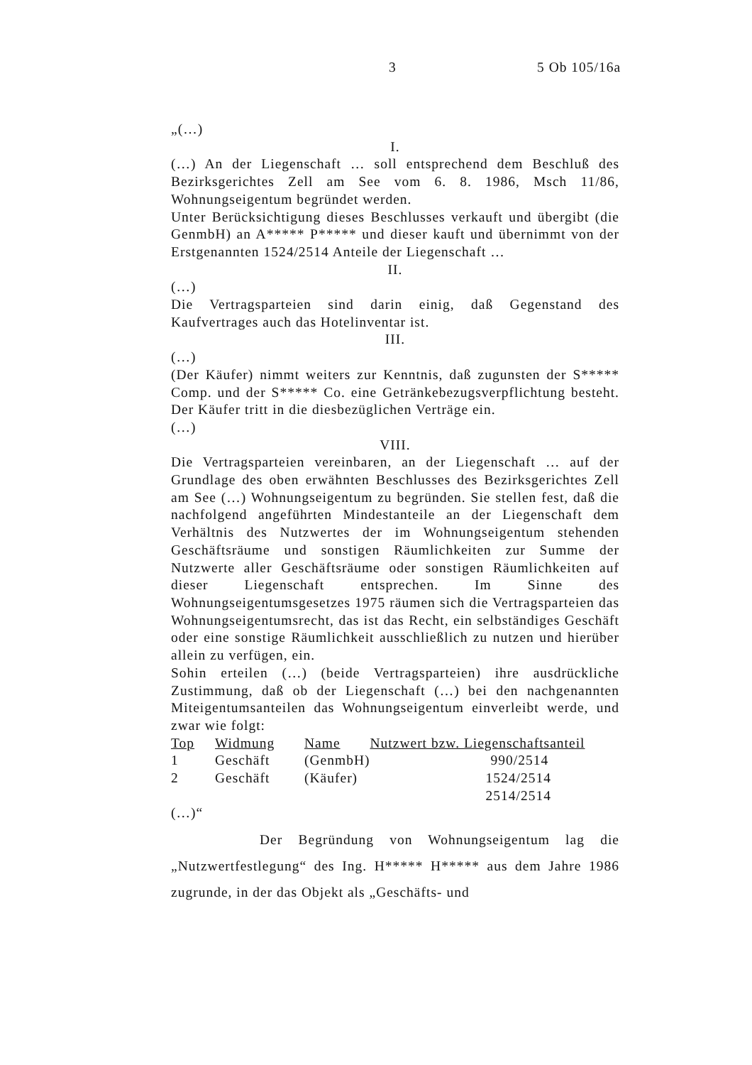3 5 Ob 105/16a
„(…)
I.
(…) An der Liegenschaft … soll entsprechend dem Beschluß des Bezirksgerichtes Zell am See vom 6. 8. 1986, Msch 11/86, Wohnungseigentum begründet werden.
Unter Berücksichtigung dieses Beschlusses verkauft und übergibt (die GenmbH) an A***** P***** und dieser kauft und übernimmt von der Erstgenannten 1524/2514 Anteile der Liegenschaft …
II.
(…)
Die Vertragsparteien sind darin einig, daß Gegenstand des Kaufvertrages auch das Hotelinventar ist.
III.
(…)
(Der Käufer) nimmt weiters zur Kenntnis, daß zugunsten der S***** Comp. und der S***** Co. eine Getränkebezugsverpflichtung besteht. Der Käufer tritt in die diesbezüglichen Verträge ein.
(…)
VIII.
Die Vertragsparteien vereinbaren, an der Liegenschaft … auf der Grundlage des oben erwähnten Beschlusses des Bezirksgerichtes Zell am See (…) Wohnungseigentum zu begründen. Sie stellen fest, daß die nachfolgend angeführten Mindestanteile an der Liegenschaft dem Verhältnis des Nutzwertes der im Wohnungseigentum stehenden Geschäftsräume und sonstigen Räumlichkeiten zur Summe der Nutzwerte aller Geschäftsräume oder sonstigen Räumlichkeiten auf dieser Liegenschaft entsprechen. Im Sinne des Wohnungseigentumsgesetzes 1975 räumen sich die Vertragsparteien das Wohnungseigentumsrecht, das ist das Recht, ein selbständiges Geschäft oder eine sonstige Räumlichkeit ausschließlich zu nutzen und hierüber allein zu verfügen, ein.
Sohin erteilen (…) (beide Vertragsparteien) ihre ausdrückliche Zustimmung, daß ob der Liegenschaft (…) bei den nachgenannten Miteigentumsanteilen das Wohnungseigentum einverleibt werde, und zwar wie folgt:
| Top | Widmung | Name | Nutzwert bzw. Liegenschaftsanteil |
| --- | --- | --- | --- |
| 1 | Geschäft | (GenmbH) | 990/2514 |
| 2 | Geschäft | (Käufer) | 1524/2514 |
| | | | 2514/2514 |
(…)“
Der Begründung von Wohnungseigentum lag die „Nutzwertfestlegung“ des Ing. H***** H***** aus dem Jahre 1986 zugrunde, in der das Objekt als „Geschäfts- und